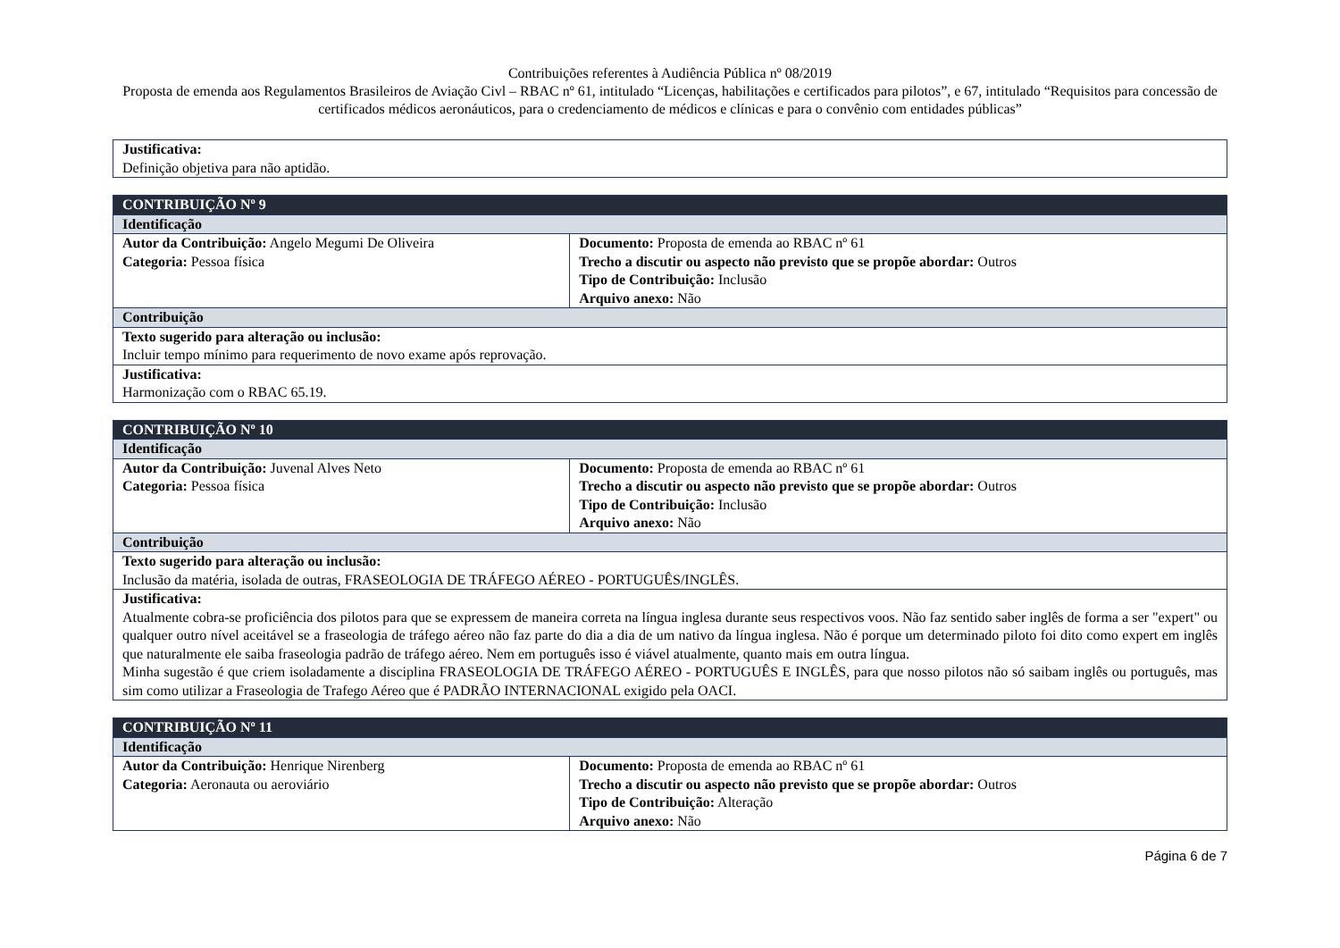Contribuições referentes à Audiência Pública nº 08/2019
Proposta de emenda aos Regulamentos Brasileiros de Aviação Civl – RBAC nº 61, intitulado “Licenças, habilitações e certificados para pilotos”, e 67, intitulado “Requisitos para concessão de certificados médicos aeronáuticos, para o credenciamento de médicos e clínicas e para o convênio com entidades públicas”
| Justificativa: Definição objetiva para não aptidão. |
| CONTRIBUIÇÃO Nº 9 | |
| Identificação | |
| Autor da Contribuição: Angelo Megumi De Oliveira Categoria: Pessoa física | Documento: Proposta de emenda ao RBAC nº 61 Trecho a discutir ou aspecto não previsto que se propõe abordar: Outros Tipo de Contribuição: Inclusão Arquivo anexo: Não |
| Contribuição | |
| Texto sugerido para alteração ou inclusão: Incluir tempo mínimo para requerimento de novo exame após reprovação. | |
| Justificativa: Harmonização com o RBAC 65.19. | |
| CONTRIBUIÇÃO Nº 10 | |
| Identificação | |
| Autor da Contribuição: Juvenal Alves Neto Categoria: Pessoa física | Documento: Proposta de emenda ao RBAC nº 61 Trecho a discutir ou aspecto não previsto que se propõe abordar: Outros Tipo de Contribuição: Inclusão Arquivo anexo: Não |
| Contribuição | |
| Texto sugerido para alteração ou inclusão: Inclusão da matéria, isolada de outras, FRASEOLOGIA DE TRÁFEGO AÉREO - PORTUGUÊS/INGLÊS. | |
| Justificativa: Atualmente cobra-se proficiência dos pilotos para que se expressem de maneira correta na língua inglesa durante seus respectivos voos. Não faz sentido saber inglês de forma a ser "expert" ou qualquer outro nível aceitável se a fraseologia de tráfego aéreo não faz parte do dia a dia de um nativo da língua inglesa. Não é porque um determinado piloto foi dito como expert em inglês que naturalmente ele saiba fraseologia padrão de tráfego aéreo. Nem em português isso é viável atualmente, quanto mais em outra língua. Minha sugestão é que criem isoladamente a disciplina FRASEOLOGIA DE TRÁFEGO AÉREO - PORTUGUÊS E INGLÊS, para que nosso pilotos não só saibam inglês ou português, mas sim como utilizar a Fraseologia de Trafego Aéreo que é PADRÃO INTERNACIONAL exigido pela OACI. | |
| CONTRIBUIÇÃO Nº 11 | |
| Identificação | |
| Autor da Contribuição: Henrique Nirenberg Categoria: Aeronauta ou aeroviário | Documento: Proposta de emenda ao RBAC nº 61 Trecho a discutir ou aspecto não previsto que se propõe abordar: Outros Tipo de Contribuição: Alteração Arquivo anexo: Não |
Página 6 de 7